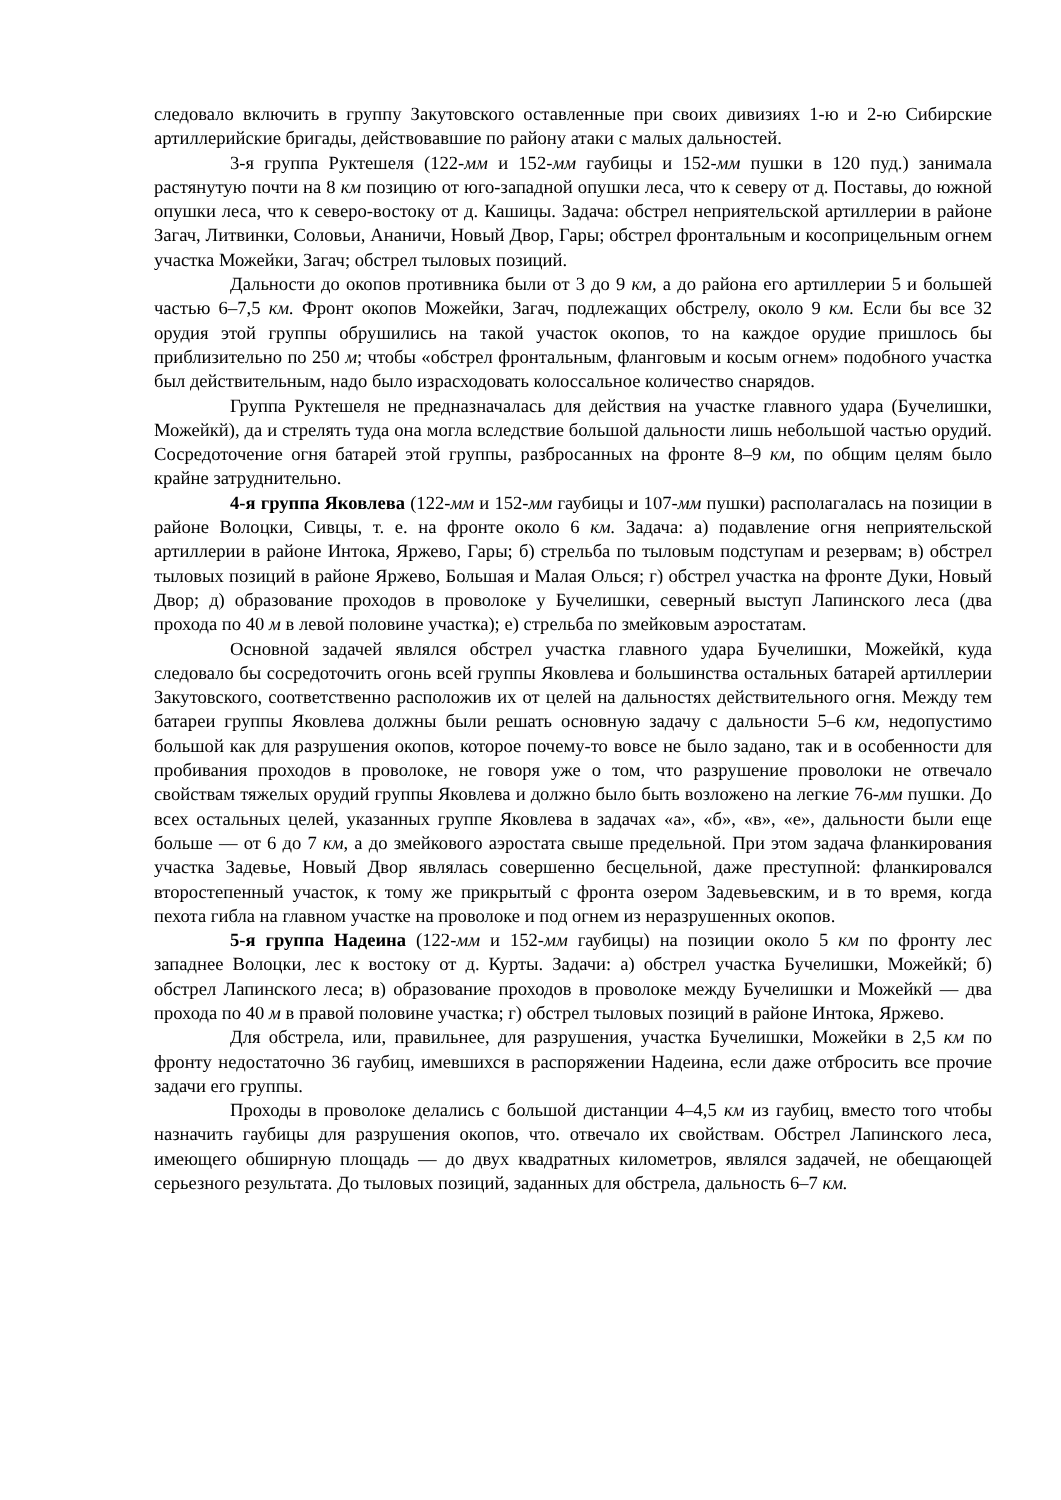следовало включить в группу Закутовского оставленные при своих дивизиях 1-ю и 2-ю Сибирские артиллерийские бригады, действовавшие по району атаки с малых дальностей.
3-я группа Руктешеля (122-мм и 152-мм гаубицы и 152-мм пушки в 120 пуд.) занимала растянутую почти на 8 км позицию от юго-западной опушки леса, что к северу от д. Поставы, до южной опушки леса, что к северо-востоку от д. Кашицы. Задача: обстрел неприятельской артиллерии в районе Загач, Литвинки, Соловьи, Ананичи, Новый Двор, Гары; обстрел фронтальным и косоприцельным огнем участка Можейки, Загач; обстрел тыловых позиций.
Дальности до окопов противника были от 3 до 9 км, а до района его артиллерии 5 и большей частью 6–7,5 км. Фронт окопов Можейки, Загач, подлежащих обстрелу, около 9 км. Если бы все 32 орудия этой группы обрушились на такой участок окопов, то на каждое орудие пришлось бы приблизительно по 250 м; чтобы «обстрел фронтальным, фланговым и косым огнем» подобного участка был действительным, надо было израсходовать колоссальное количество снарядов.
Группа Руктешеля не предназначалась для действия на участке главного удара (Бучелишки, Можейкй), да и стрелять туда она могла вследствие большой дальности лишь небольшой частью орудий. Сосредоточение огня батарей этой группы, разбросанных на фронте 8–9 км, по общим целям было крайне затруднительно.
4-я группа Яковлева (122-мм и 152-мм гаубицы и 107-мм пушки) располагалась на позиции в районе Волоцки, Сивцы, т. е. на фронте около 6 км. Задача: а) подавление огня неприятельской артиллерии в районе Интока, Яржево, Гары; б) стрельба по тыловым подступам и резервам; в) обстрел тыловых позиций в районе Яржево, Большая и Малая Олься; г) обстрел участка на фронте Дуки, Новый Двор; д) образование проходов в проволоке у Бучелишки, северный выступ Лапинского леса (два прохода по 40 м в левой половине участка); е) стрельба по змейковым аэростатам.
Основной задачей являлся обстрел участка главного удара Бучелишки, Можейкй, куда следовало бы сосредоточить огонь всей группы Яковлева и большинства остальных батарей артиллерии Закутовского, соответственно расположив их от целей на дальностях действительного огня. Между тем батареи группы Яковлева должны были решать основную задачу с дальности 5–6 км, недопустимо большой как для разрушения окопов, которое почему-то вовсе не было задано, так и в особенности для пробивания проходов в проволоке, не говоря уже о том, что разрушение проволоки не отвечало свойствам тяжелых орудий группы Яковлева и должно было быть возложено на легкие 76-мм пушки. До всех остальных целей, указанных группе Яковлева в задачах «а», «б», «в», «е», дальности были еще больше — от 6 до 7 км, а до змейкового аэростата свыше предельной. При этом задача фланкирования участка Задевье, Новый Двор являлась совершенно бесцельной, даже преступной: фланкировался второстепенный участок, к тому же прикрытый с фронта озером Задевьевским, и в то время, когда пехота гибла на главном участке на проволоке и под огнем из неразрушенных окопов.
5-я группа Надеина (122-мм и 152-мм гаубицы) на позиции около 5 км по фронту лес западнее Волоцки, лес к востоку от д. Курты. Задачи: а) обстрел участка Бучелишки, Можейкй; б) обстрел Лапинского леса; в) образование проходов в проволоке между Бучелишки и Можейкй — два прохода по 40 м в правой половине участка; г) обстрел тыловых позиций в районе Интока, Яржево.
Для обстрела, или, правильнее, для разрушения, участка Бучелишки, Можейки в 2,5 км по фронту недостаточно 36 гаубиц, имевшихся в распоряжении Надеина, если даже отбросить все прочие задачи его группы.
Проходы в проволоке делались с большой дистанции 4–4,5 км из гаубиц, вместо того чтобы назначить гаубицы для разрушения окопов, что. отвечало их свойствам. Обстрел Лапинского леса, имеющего обширную площадь — до двух квадратных километров, являлся задачей, не обещающей серьезного результата. До тыловых позиций, заданных для обстрела, дальность 6–7 км.